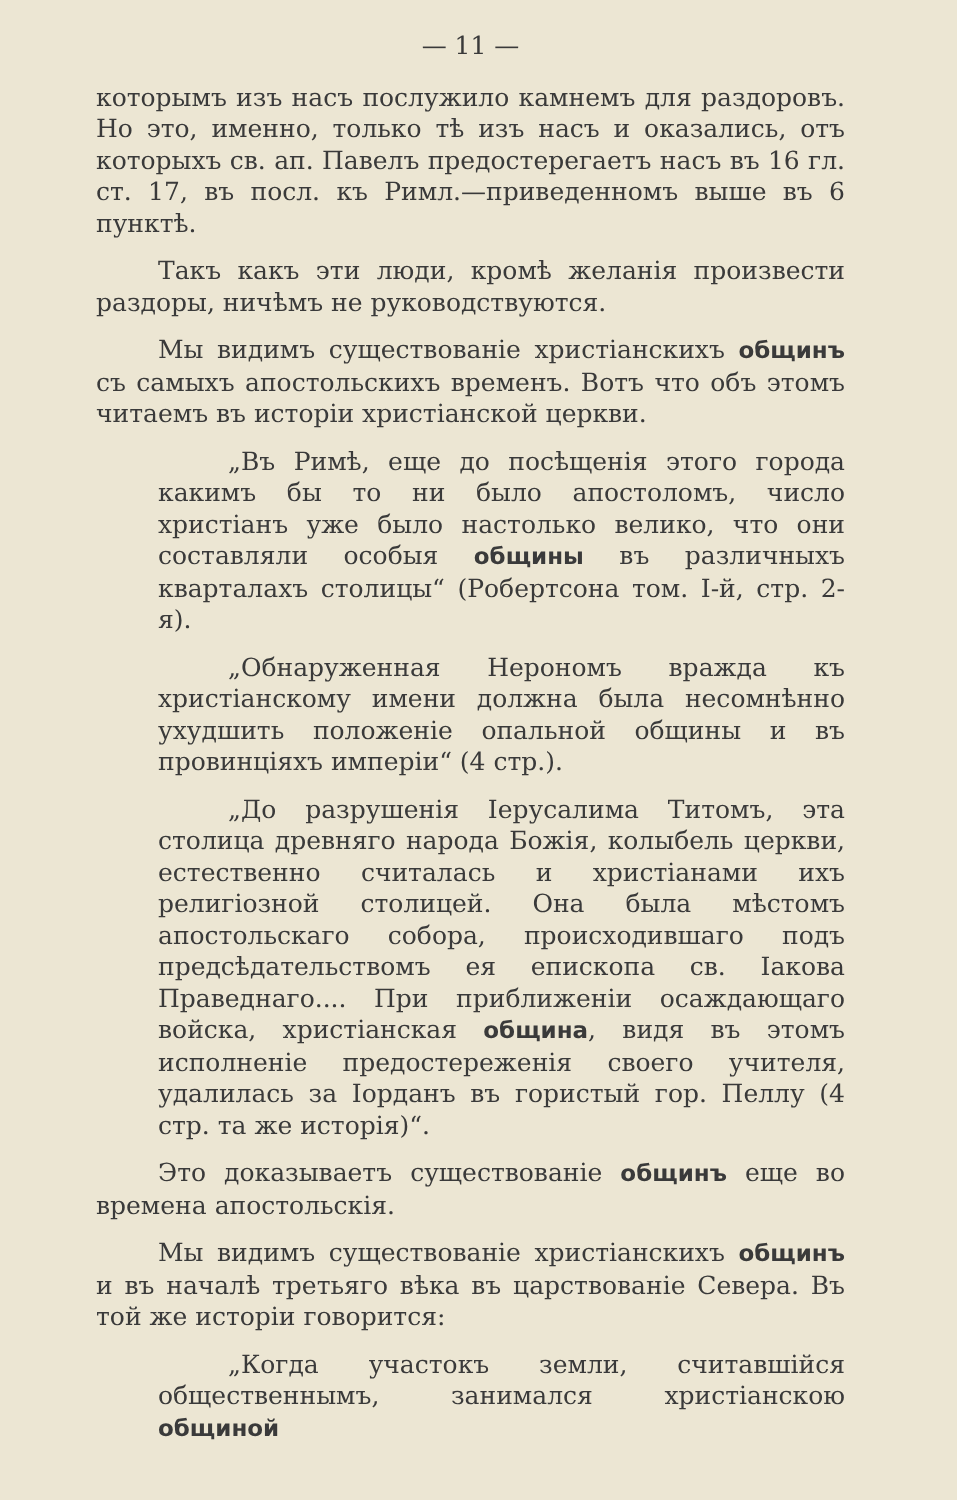— 11 —
которымъ изъ насъ послужило камнемъ для раздоровъ. Но это, именно, только тѣ изъ насъ и оказались, отъ которыхъ св. ап. Павелъ предостерегаетъ насъ въ 16 гл. ст. 17, въ посл. къ Римл.—приведенномъ выше въ 6 пунктѣ.
Такъ какъ эти люди, кромѣ желанія произвести раздоры, ничѣмъ не руководствуются.
Мы видимъ существованіе христіанскихъ общинъ съ самыхъ апостольскихъ временъ. Вотъ что объ этомъ читаемъ въ исторіи христіанской церкви.
„Въ Римѣ, еще до посѣщенія этого города какимъ бы то ни было апостоломъ, число христіанъ уже было настолько велико, что они составляли особыя общины въ различныхъ кварталахъ столицы“ (Робертсона том. І-й, стр. 2-я).
„Обнаруженная Нерономъ вражда къ христіанскому имени должна была несомнѣнно ухудшить положеніе опальной общины и въ провинціяхъ имперіи“ (4 стр.).
„До разрушенія Іерусалима Титомъ, эта столица древняго народа Божія, колыбель церкви, естественно считалась и христіанами ихъ религіозной столицей. Она была мѣстомъ апостольскаго собора, происходившаго подъ предсѣдательствомъ ея епископа св. Іакова Праведнаго.... При приближеніи осаждающаго войска, христіанская община, видя въ этомъ исполненіе предостереженія своего учителя, удалилась за Іорданъ въ гористый гор. Пеллу (4 стр. та же исторія)“.
Это доказываетъ существованіе общинъ еще во времена апостольскія.
Мы видимъ существованіе христіанскихъ общинъ и въ началѣ третьяго вѣка въ царствованіе Севера. Въ той же исторіи говорится:
„Когда участокъ земли, считавшійся общественнымъ, занимался христіанскою общиной